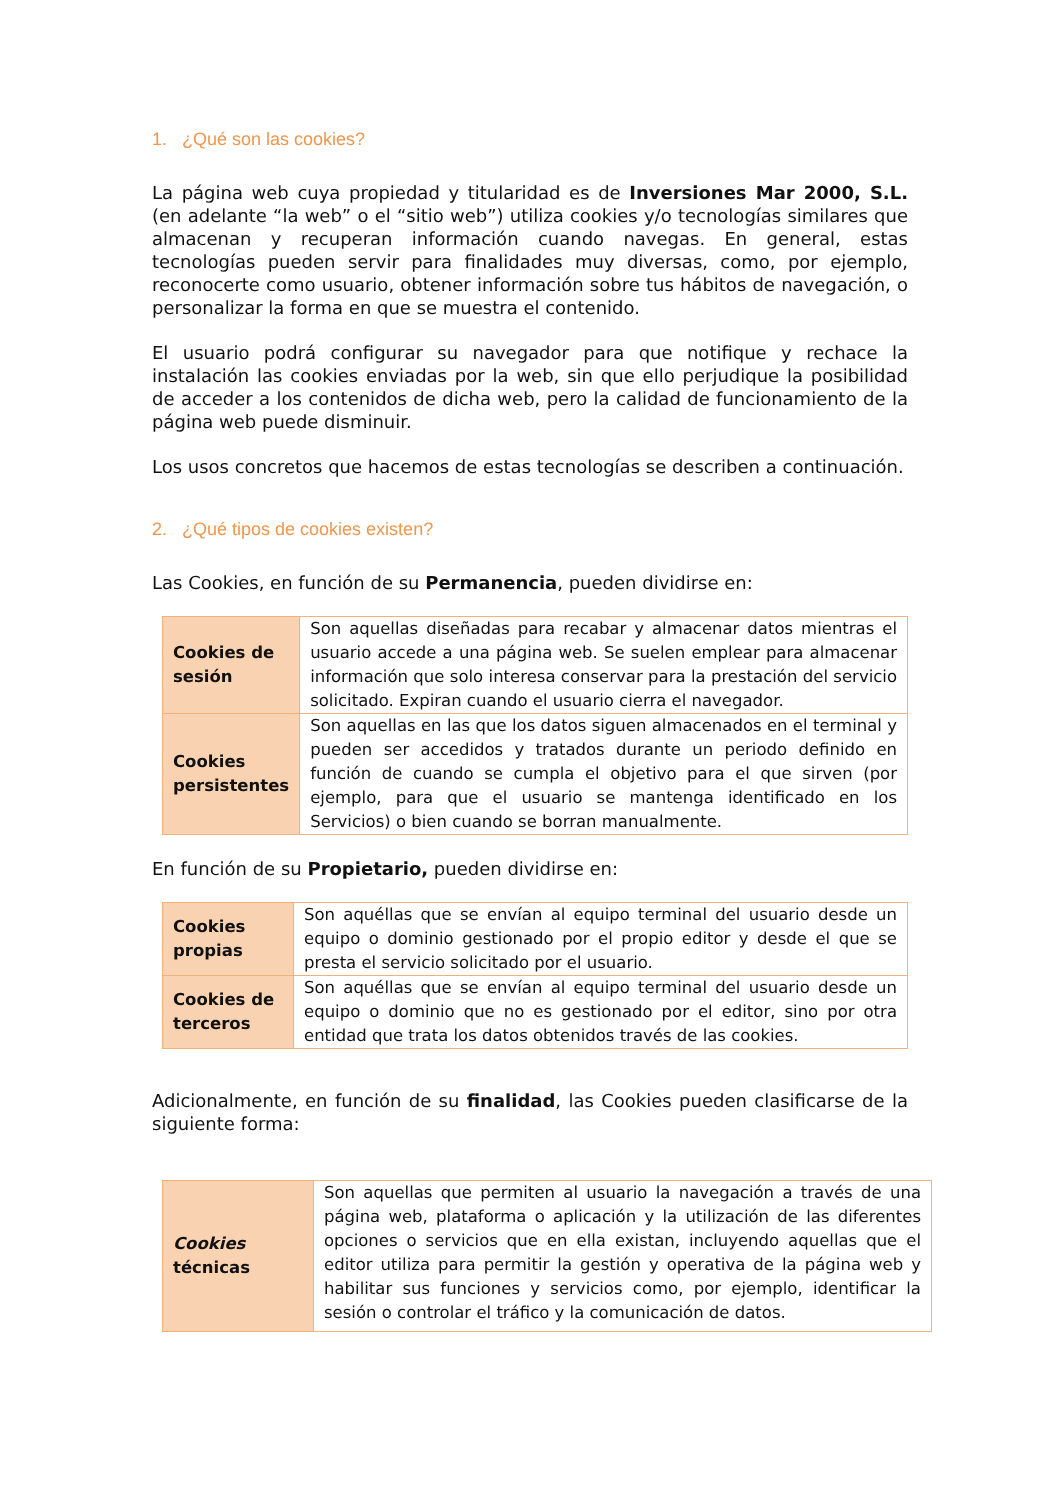1. ¿Qué son las cookies?
La página web cuya propiedad y titularidad es de Inversiones Mar 2000, S.L. (en adelante “la web” o el “sitio web”) utiliza cookies y/o tecnologías similares que almacenan y recuperan información cuando navegas. En general, estas tecnologías pueden servir para finalidades muy diversas, como, por ejemplo, reconocerte como usuario, obtener información sobre tus hábitos de navegación, o personalizar la forma en que se muestra el contenido.
El usuario podrá configurar su navegador para que notifique y rechace la instalación las cookies enviadas por la web, sin que ello perjudique la posibilidad de acceder a los contenidos de dicha web, pero la calidad de funcionamiento de la página web puede disminuir.
Los usos concretos que hacemos de estas tecnologías se describen a continuación.
2. ¿Qué tipos de cookies existen?
Las Cookies, en función de su Permanencia, pueden dividirse en:
| Cookies de sesión | Son aquellas diseñadas para recabar y almacenar datos mientras el usuario accede a una página web. Se suelen emplear para almacenar información que solo interesa conservar para la prestación del servicio solicitado. Expiran cuando el usuario cierra el navegador. |
| Cookies persistentes | Son aquellas en las que los datos siguen almacenados en el terminal y pueden ser accedidos y tratados durante un periodo definido en función de cuando se cumpla el objetivo para el que sirven (por ejemplo, para que el usuario se mantenga identificado en los Servicios) o bien cuando se borran manualmente. |
En función de su Propietario, pueden dividirse en:
| Cookies propias | Son aquéllas que se envían al equipo terminal del usuario desde un equipo o dominio gestionado por el propio editor y desde el que se presta el servicio solicitado por el usuario. |
| Cookies de terceros | Son aquéllas que se envían al equipo terminal del usuario desde un equipo o dominio que no es gestionado por el editor, sino por otra entidad que trata los datos obtenidos través de las cookies. |
Adicionalmente, en función de su finalidad, las Cookies pueden clasificarse de la siguiente forma:
| Cookies técnicas | Son aquellas que permiten al usuario la navegación a través de una página web, plataforma o aplicación y la utilización de las diferentes opciones o servicios que en ella existan, incluyendo aquellas que el editor utiliza para permitir la gestión y operativa de la página web y habilitar sus funciones y servicios como, por ejemplo, identificar la sesión o controlar el tráfico y la comunicación de datos. |